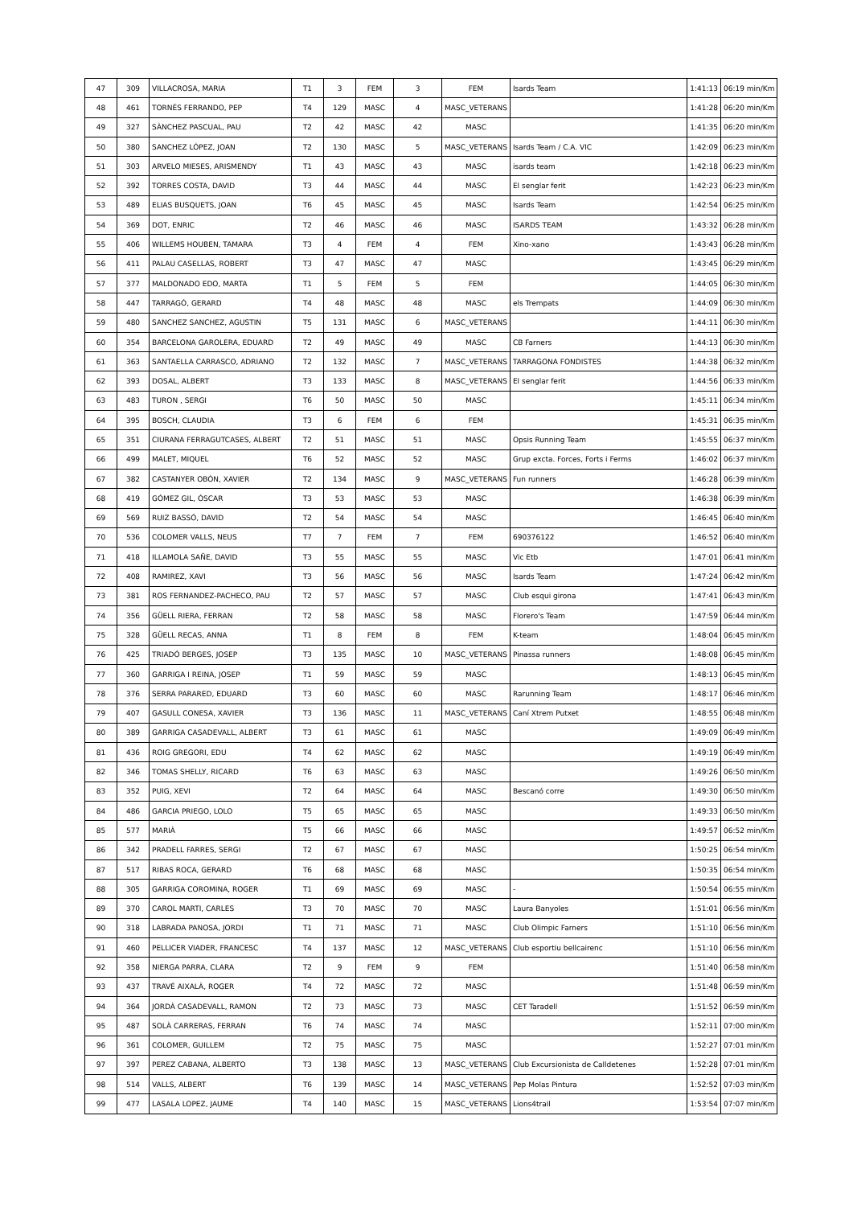| 47 | 309 | VILLACROSA, MARIA | T1 | 3 | FEM | 3 | FEM | Isards Team | 1:41:13 | 06:19 min/Km |
| 48 | 461 | TORNÉS FERRANDO, PEP | T4 | 129 | MASC | 4 | MASC_VETERANS | | 1:41:28 | 06:20 min/Km |
| 49 | 327 | SÀNCHEZ PASCUAL, PAU | T2 | 42 | MASC | 42 | MASC | | 1:41:35 | 06:20 min/Km |
| 50 | 380 | SANCHEZ LÓPEZ, JOAN | T2 | 130 | MASC | 5 | MASC_VETERANS | Isards Team / C.A. VIC | 1:42:09 | 06:23 min/Km |
| 51 | 303 | ARVELO MIESES, ARISMENDY | T1 | 43 | MASC | 43 | MASC | isards team | 1:42:18 | 06:23 min/Km |
| 52 | 392 | TORRES COSTA, DAVID | T3 | 44 | MASC | 44 | MASC | El senglar ferit | 1:42:23 | 06:23 min/Km |
| 53 | 489 | ELIAS BUSQUETS, JOAN | T6 | 45 | MASC | 45 | MASC | Isards Team | 1:42:54 | 06:25 min/Km |
| 54 | 369 | DOT, ENRIC | T2 | 46 | MASC | 46 | MASC | ISARDS TEAM | 1:43:32 | 06:28 min/Km |
| 55 | 406 | WILLEMS HOUBEN, TAMARA | T3 | 4 | FEM | 4 | FEM | Xino-xano | 1:43:43 | 06:28 min/Km |
| 56 | 411 | PALAU CASELLAS, ROBERT | T3 | 47 | MASC | 47 | MASC | | 1:43:45 | 06:29 min/Km |
| 57 | 377 | MALDONADO EDO, MARTA | T1 | 5 | FEM | 5 | FEM | | 1:44:05 | 06:30 min/Km |
| 58 | 447 | TARRAGÓ, GERARD | T4 | 48 | MASC | 48 | MASC | els Trempats | 1:44:09 | 06:30 min/Km |
| 59 | 480 | SANCHEZ SANCHEZ, AGUSTIN | T5 | 131 | MASC | 6 | MASC_VETERANS | | 1:44:11 | 06:30 min/Km |
| 60 | 354 | BARCELONA GAROLERA, EDUARD | T2 | 49 | MASC | 49 | MASC | CB Farners | 1:44:13 | 06:30 min/Km |
| 61 | 363 | SANTAELLA CARRASCO, ADRIANO | T2 | 132 | MASC | 7 | MASC_VETERANS | TARRAGONA FONDISTES | 1:44:38 | 06:32 min/Km |
| 62 | 393 | DOSAL, ALBERT | T3 | 133 | MASC | 8 | MASC_VETERANS | El senglar ferit | 1:44:56 | 06:33 min/Km |
| 63 | 483 | TURON , SERGI | T6 | 50 | MASC | 50 | MASC | | 1:45:11 | 06:34 min/Km |
| 64 | 395 | BOSCH, CLAUDIA | T3 | 6 | FEM | 6 | FEM | | 1:45:31 | 06:35 min/Km |
| 65 | 351 | CIURANA FERRAGUTCASES, ALBERT | T2 | 51 | MASC | 51 | MASC | Opsis Running Team | 1:45:55 | 06:37 min/Km |
| 66 | 499 | MALET, MIQUEL | T6 | 52 | MASC | 52 | MASC | Grup excta. Forces, Forts i Ferms | 1:46:02 | 06:37 min/Km |
| 67 | 382 | CASTANYER OBÓN, XAVIER | T2 | 134 | MASC | 9 | MASC_VETERANS | Fun runners | 1:46:28 | 06:39 min/Km |
| 68 | 419 | GÓMEZ GIL, ÓSCAR | T3 | 53 | MASC | 53 | MASC | | 1:46:38 | 06:39 min/Km |
| 69 | 569 | RUIZ BASSÓ, DAVID | T2 | 54 | MASC | 54 | MASC | | 1:46:45 | 06:40 min/Km |
| 70 | 536 | COLOMER VALLS, NEUS | T7 | 7 | FEM | 7 | FEM | 690376122 | 1:46:52 | 06:40 min/Km |
| 71 | 418 | ILLAMOLA SAÑE, DAVID | T3 | 55 | MASC | 55 | MASC | Vic Etb | 1:47:01 | 06:41 min/Km |
| 72 | 408 | RAMIREZ, XAVI | T3 | 56 | MASC | 56 | MASC | Isards Team | 1:47:24 | 06:42 min/Km |
| 73 | 381 | ROS FERNANDEZ-PACHECO, PAU | T2 | 57 | MASC | 57 | MASC | Club esqui girona | 1:47:41 | 06:43 min/Km |
| 74 | 356 | GÜELL RIERA, FERRAN | T2 | 58 | MASC | 58 | MASC | Florero's Team | 1:47:59 | 06:44 min/Km |
| 75 | 328 | GÜELL RECAS, ANNA | T1 | 8 | FEM | 8 | FEM | K-team | 1:48:04 | 06:45 min/Km |
| 76 | 425 | TRIADÓ BERGES, JOSEP | T3 | 135 | MASC | 10 | MASC_VETERANS | Pinassa runners | 1:48:08 | 06:45 min/Km |
| 77 | 360 | GARRIGA I REINA, JOSEP | T1 | 59 | MASC | 59 | MASC | | 1:48:13 | 06:45 min/Km |
| 78 | 376 | SERRA PARARED, EDUARD | T3 | 60 | MASC | 60 | MASC | Rarunning Team | 1:48:17 | 06:46 min/Km |
| 79 | 407 | GASULL CONESA, XAVIER | T3 | 136 | MASC | 11 | MASC_VETERANS | Caní Xtrem Putxet | 1:48:55 | 06:48 min/Km |
| 80 | 389 | GARRIGA CASADEVALL, ALBERT | T3 | 61 | MASC | 61 | MASC | | 1:49:09 | 06:49 min/Km |
| 81 | 436 | ROIG GREGORI, EDU | T4 | 62 | MASC | 62 | MASC | | 1:49:19 | 06:49 min/Km |
| 82 | 346 | TOMAS SHELLY, RICARD | T6 | 63 | MASC | 63 | MASC | | 1:49:26 | 06:50 min/Km |
| 83 | 352 | PUIG, XEVI | T2 | 64 | MASC | 64 | MASC | Bescanó corre | 1:49:30 | 06:50 min/Km |
| 84 | 486 | GARCIA PRIEGO, LOLO | T5 | 65 | MASC | 65 | MASC | | 1:49:33 | 06:50 min/Km |
| 85 | 577 | MARIÀ | T5 | 66 | MASC | 66 | MASC | | 1:49:57 | 06:52 min/Km |
| 86 | 342 | PRADELL FARRES, SERGI | T2 | 67 | MASC | 67 | MASC | | 1:50:25 | 06:54 min/Km |
| 87 | 517 | RIBAS ROCA, GERARD | T6 | 68 | MASC | 68 | MASC | | 1:50:35 | 06:54 min/Km |
| 88 | 305 | GARRIGA COROMINA, ROGER | T1 | 69 | MASC | 69 | MASC | - | 1:50:54 | 06:55 min/Km |
| 89 | 370 | CAROL MARTI, CARLES | T3 | 70 | MASC | 70 | MASC | Laura Banyoles | 1:51:01 | 06:56 min/Km |
| 90 | 318 | LABRADA PANOSA, JORDI | T1 | 71 | MASC | 71 | MASC | Club Olimpic Farners | 1:51:10 | 06:56 min/Km |
| 91 | 460 | PELLICER VIADER, FRANCESC | T4 | 137 | MASC | 12 | MASC_VETERANS | Club esportiu bellcairenc | 1:51:10 | 06:56 min/Km |
| 92 | 358 | NIERGA PARRA, CLARA | T2 | 9 | FEM | 9 | FEM | | 1:51:40 | 06:58 min/Km |
| 93 | 437 | TRAVÉ AIXALÀ, ROGER | T4 | 72 | MASC | 72 | MASC | | 1:51:48 | 06:59 min/Km |
| 94 | 364 | JORDÀ CASADEVALL, RAMON | T2 | 73 | MASC | 73 | MASC | CET Taradell | 1:51:52 | 06:59 min/Km |
| 95 | 487 | SOLÀ CARRERAS, FERRAN | T6 | 74 | MASC | 74 | MASC | | 1:52:11 | 07:00 min/Km |
| 96 | 361 | COLOMER, GUILLEM | T2 | 75 | MASC | 75 | MASC | | 1:52:27 | 07:01 min/Km |
| 97 | 397 | PEREZ CABANA, ALBERTO | T3 | 138 | MASC | 13 | MASC_VETERANS | Club Excursionista de Calldetenes | 1:52:28 | 07:01 min/Km |
| 98 | 514 | VALLS, ALBERT | T6 | 139 | MASC | 14 | MASC_VETERANS | Pep Molas Pintura | 1:52:52 | 07:03 min/Km |
| 99 | 477 | LASALA LOPEZ, JAUME | T4 | 140 | MASC | 15 | MASC_VETERANS | Lions4trail | 1:53:54 | 07:07 min/Km |